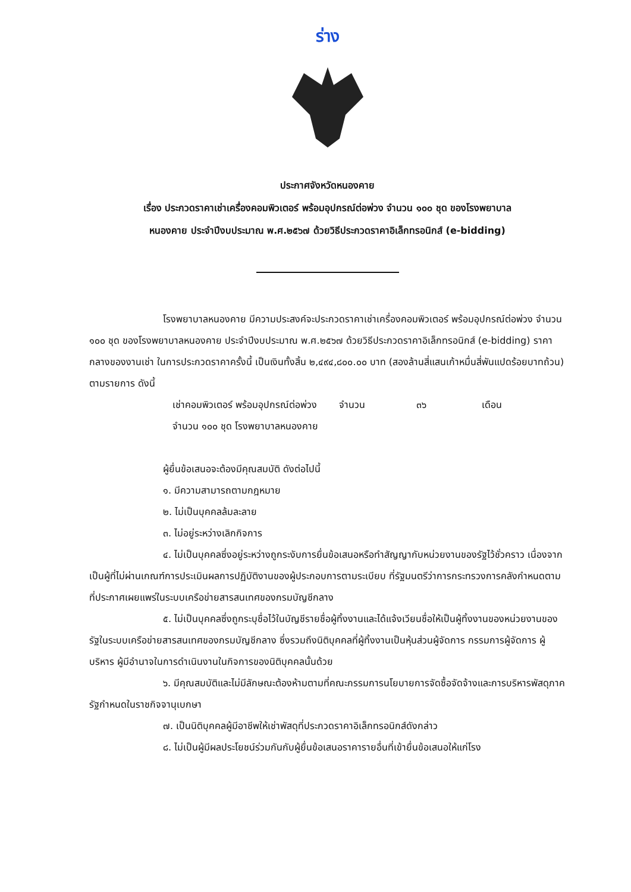ร่าง
ประกาศจังหวัดหนองคาย
เรื่อง ประกวดราคาเช่าเครื่องคอมพิวเตอร์ พร้อมอุปกรณ์ต่อพ่วง จำนวน ๑๐๐ ชุด ของโรงพยาบาล
หนองคาย ประจำปีงบประมาณ พ.ศ.๒๕๖๗ ด้วยวิธีประกวดราคาอิเล็กทรอนิกส์ (e-bidding)
โรงพยาบาลหนองคาย มีความประสงค์จะประกวดราคาเช่าเครื่องคอมพิวเตอร์ พร้อมอุปกรณ์ต่อพ่วง จำนวน ๑๐๐ ชุด ของโรงพยาบาลหนองคาย ประจำปีงบประมาณ พ.ศ.๒๕๖๗ ด้วยวิธีประกวดราคาอิเล็กทรอนิกส์ (e-bidding) ราคากลางของงานเช่า ในการประกวดราคาครั้งนี้ เป็นเงินทั้งสิ้น ๒,๔๙๔,๘๐๐.๐๐ บาท (สองล้านสี่แสนเก้าหมื่นสี่พันแปดร้อยบาทถ้วน) ตามรายการ ดังนี้
| เช่าคอมพิวเตอร์ พร้อมอุปกรณ์ต่อพ่วง จำนวน ๑๐๐ ชุด โรงพยาบาลหนองคาย | จำนวน | ๓๖ | เดือน |
ผู้ยื่นข้อเสนอจะต้องมีคุณสมบัติ ดังต่อไปนี้
๑. มีความสามารถตามกฎหมาย
๒. ไม่เป็นบุคคลล้มละลาย
๓. ไม่อยู่ระหว่างเลิกกิจการ
๔. ไม่เป็นบุคคลซึ่งอยู่ระหว่างถูกระงับการยื่นข้อเสนอหรือทำสัญญากับหน่วยงานของรัฐไว้ชั่วคราว เนื่องจากเป็นผู้ที่ไม่ผ่านเกณฑ์การประเมินผลการปฏิบัติงานของผู้ประกอบการตามระเบียบ ที่รัฐมนตรีว่าการกระทรวงการคลังกำหนดตามที่ประกาศเผยแพร่ในระบบเครือข่ายสารสนเทศของกรมบัญชีกลาง
๕. ไม่เป็นบุคคลซึ่งถูกระบุชื่อไว้ในบัญชีรายชื่อผู้ทิ้งงานและได้แจ้งเวียนชื่อให้เป็นผู้ทิ้งงานของหน่วยงานของรัฐในระบบเครือข่ายสารสนเทศของกรมบัญชีกลาง ซึ่งรวมถึงนิติบุคคลที่ผู้ทิ้งงานเป็นหุ้นส่วนผู้จัดการ กรรมการผู้จัดการ ผู้บริหาร ผู้มีอำนาจในการดำเนินงานในกิจการของนิติบุคคลนั้นด้วย
๖. มีคุณสมบัติและไม่มีลักษณะต้องห้ามตามที่คณะกรรมการนโยบายการจัดซื้อจัดจ้างและการบริหารพัสดุภาครัฐกำหนดในราชกิจจานุเบกษา
๗. เป็นนิติบุคคลผู้มีอาชีพให้เช่าพัสดุที่ประกวดราคาอิเล็กทรอนิกส์ดังกล่าว
๘. ไม่เป็นผู้มีผลประโยชน์ร่วมกันกับผู้ยื่นข้อเสนอราคารายอื่นที่เข้ายื่นข้อเสนอให้แก่โรง